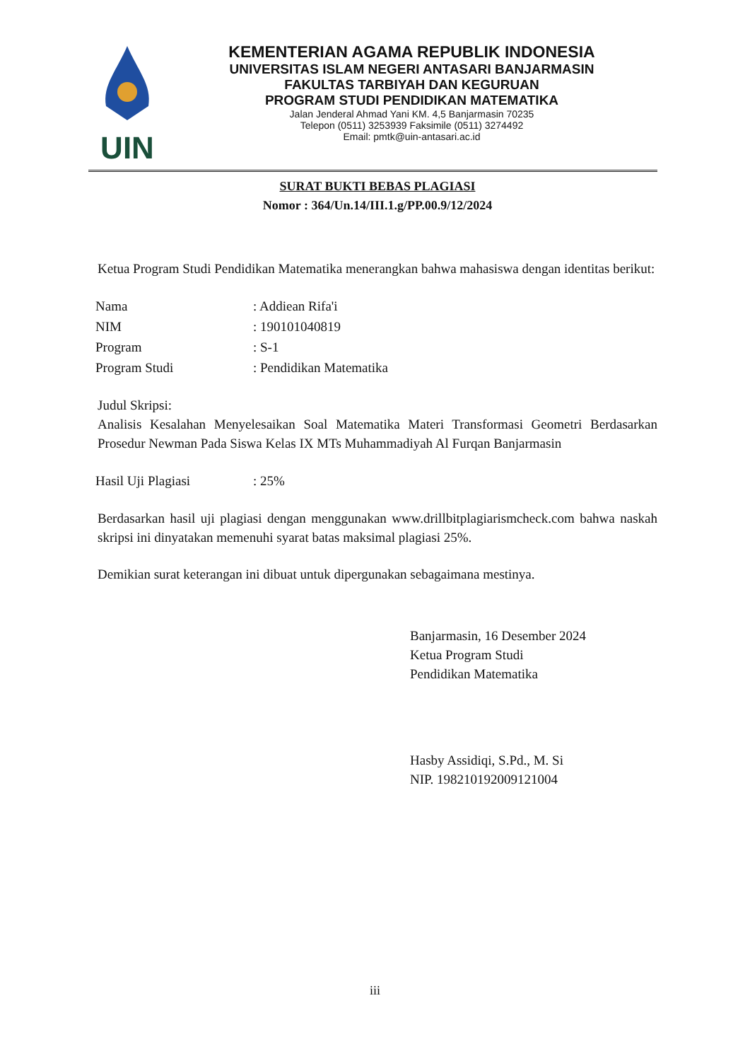UIN
KEMENTERIAN AGAMA REPUBLIK INDONESIA
UNIVERSITAS ISLAM NEGERI ANTASARI BANJARMASIN
FAKULTAS TARBIYAH DAN KEGURUAN
PROGRAM STUDI PENDIDIKAN MATEMATIKA
Jalan Jenderal Ahmad Yani KM. 4,5 Banjarmasin 70235
Telepon (0511) 3253939 Faksimile (0511) 3274492
Email: pmtk@uin-antasari.ac.id
SURAT BUKTI BEBAS PLAGIASI
Nomor : 364/Un.14/III.1.g/PP.00.9/12/2024
Ketua Program Studi Pendidikan Matematika menerangkan bahwa mahasiswa dengan identitas berikut:
| Nama | : Addiean Rifa'i |
| NIM | : 190101040819 |
| Program | : S-1 |
| Program Studi | : Pendidikan Matematika |
Judul Skripsi:
Analisis Kesalahan Menyelesaikan Soal Matematika Materi Transformasi Geometri Berdasarkan Prosedur Newman Pada Siswa Kelas IX MTs Muhammadiyah Al Furqan Banjarmasin
| Hasil Uji Plagiasi | : 25% |
Berdasarkan hasil uji plagiasi dengan menggunakan www.drillbitplagiarismcheck.com bahwa naskah skripsi ini dinyatakan memenuhi syarat batas maksimal plagiasi 25%.
Demikian surat keterangan ini dibuat untuk dipergunakan sebagaimana mestinya.
Banjarmasin, 16 Desember 2024
Ketua Program Studi
Pendidikan Matematika
Hasby Assidiqi, S.Pd., M. Si
NIP. 198210192009121004
iii